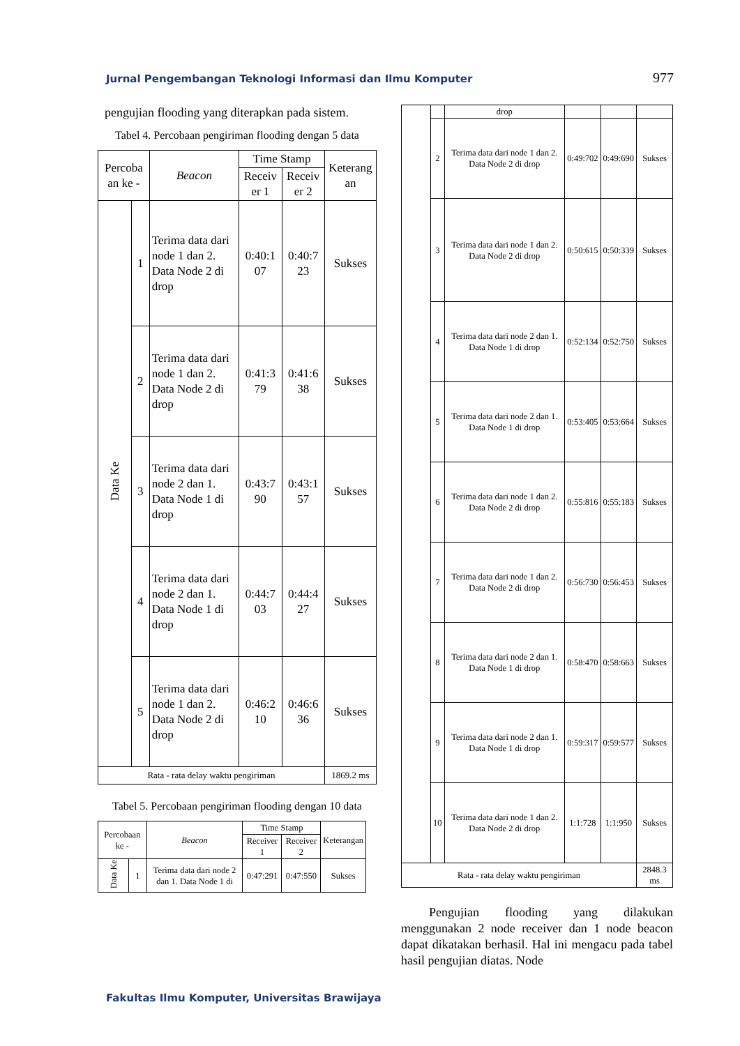Jurnal Pengembangan Teknologi Informasi dan Ilmu Komputer 977
pengujian flooding yang diterapkan pada sistem.
Tabel 4. Percobaan pengiriman flooding dengan 5 data
| Percoba an ke - | | Beacon | Time Stamp | | Keterang an |
| --- | --- | --- | --- | --- | --- |
| | | | Receiv er 1 | Receiv er 2 | |
| Data Ke | 1 | Terima data dari node 1 dan 2. Data Node 2 di drop | 0:40:1 07 | 0:40:7 23 | Sukses |
| | 2 | Terima data dari node 1 dan 2. Data Node 2 di drop | 0:41:3 79 | 0:41:6 38 | Sukses |
| | 3 | Terima data dari node 2 dan 1. Data Node 1 di drop | 0:43:7 90 | 0:43:1 57 | Sukses |
| | 4 | Terima data dari node 2 dan 1. Data Node 1 di drop | 0:44:7 03 | 0:44:4 27 | Sukses |
| | 5 | Terima data dari node 1 dan 2. Data Node 2 di drop | 0:46:2 10 | 0:46:6 36 | Sukses |
| Rata - rata delay waktu pengiriman | | | | | 1869.2 ms |
Tabel 5. Percobaan pengiriman flooding dengan 10 data
| Percobaan ke - | | Beacon | Time Stamp | | Keterangan |
| --- | --- | --- | --- | --- | --- |
| | | | Receiver 1 | Receiver 2 | |
| Data Ke | 1 | Terima data dari node 2 dan 1. Data Node 1 di | 0:47:291 | 0:47:550 | Sukses |
| | | drop | | | |
| | 2 | Terima data dari node 1 dan 2. Data Node 2 di drop | 0:49:702 | 0:49:690 | Sukses |
| | 3 | Terima data dari node 1 dan 2. Data Node 2 di drop | 0:50:615 | 0:50:339 | Sukses |
| | 4 | Terima data dari node 2 dan 1. Data Node 1 di drop | 0:52:134 | 0:52:750 | Sukses |
| | 5 | Terima data dari node 2 dan 1. Data Node 1 di drop | 0:53:405 | 0:53:664 | Sukses |
| | 6 | Terima data dari node 1 dan 2. Data Node 2 di drop | 0:55:816 | 0:55:183 | Sukses |
| | 7 | Terima data dari node 1 dan 2. Data Node 2 di drop | 0:56:730 | 0:56:453 | Sukses |
| | 8 | Terima data dari node 2 dan 1. Data Node 1 di drop | 0:58:470 | 0:58:663 | Sukses |
| | 9 | Terima data dari node 2 dan 1. Data Node 1 di drop | 0:59:317 | 0:59:577 | Sukses |
| | 10 | Terima data dari node 1 dan 2. Data Node 2 di drop | 1:1:728 | 1:1:950 | Sukses |
| Rata - rata delay waktu pengiriman | | | | | 2848.3 ms |
Pengujian flooding yang dilakukan menggunakan 2 node receiver dan 1 node beacon dapat dikatakan berhasil. Hal ini mengacu pada tabel hasil pengujian diatas. Node
Fakultas Ilmu Komputer, Universitas Brawijaya